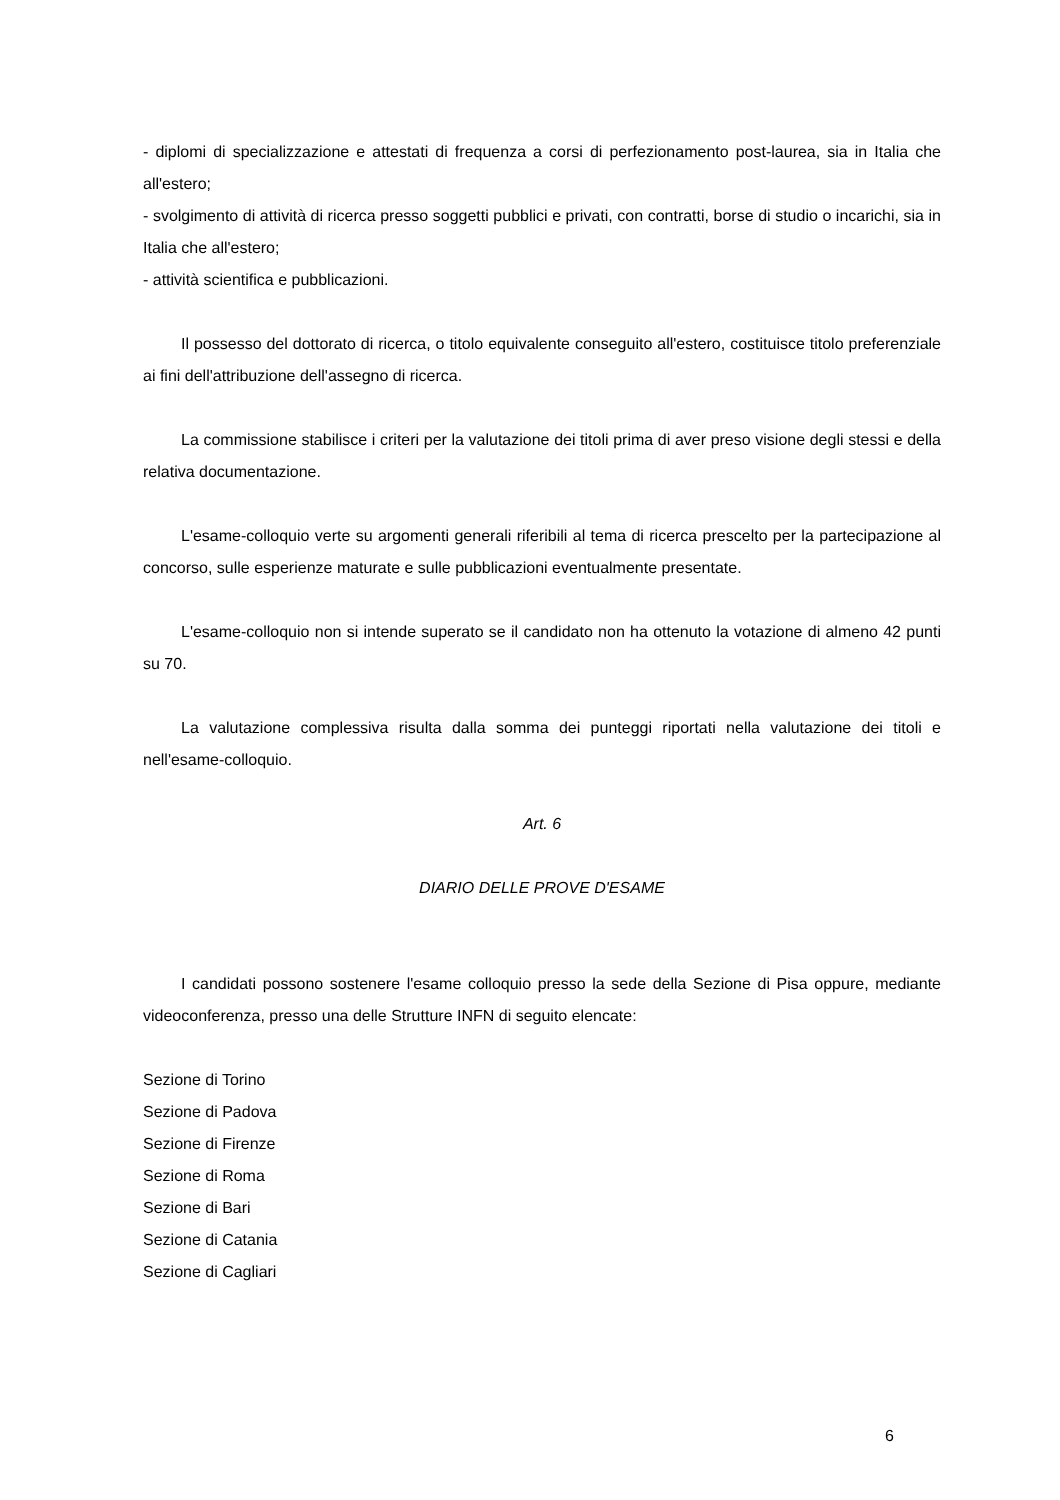- diplomi di specializzazione e attestati di frequenza a corsi di perfezionamento post-laurea, sia in Italia che all'estero;
- svolgimento di attività di ricerca presso soggetti pubblici e privati, con contratti, borse di studio o incarichi, sia in Italia che all'estero;
- attività scientifica e pubblicazioni.
Il possesso del dottorato di ricerca, o titolo equivalente conseguito all'estero, costituisce titolo preferenziale ai fini dell'attribuzione dell'assegno di ricerca.
La commissione stabilisce i criteri per la valutazione dei titoli prima di aver preso visione degli stessi e della relativa documentazione.
L'esame-colloquio verte su argomenti generali riferibili al tema di ricerca prescelto per la partecipazione al concorso, sulle esperienze maturate e sulle pubblicazioni eventualmente presentate.
L'esame-colloquio non si intende superato se il candidato non ha ottenuto la votazione di almeno 42 punti su 70.
La valutazione complessiva risulta dalla somma dei punteggi riportati nella valutazione dei titoli e nell'esame-colloquio.
Art. 6
DIARIO DELLE PROVE D'ESAME
I candidati possono sostenere l'esame colloquio presso la sede della Sezione di Pisa oppure, mediante videoconferenza, presso una delle Strutture INFN di seguito elencate:
Sezione di Torino
Sezione di Padova
Sezione di Firenze
Sezione di Roma
Sezione di Bari
Sezione di Catania
Sezione di Cagliari
6